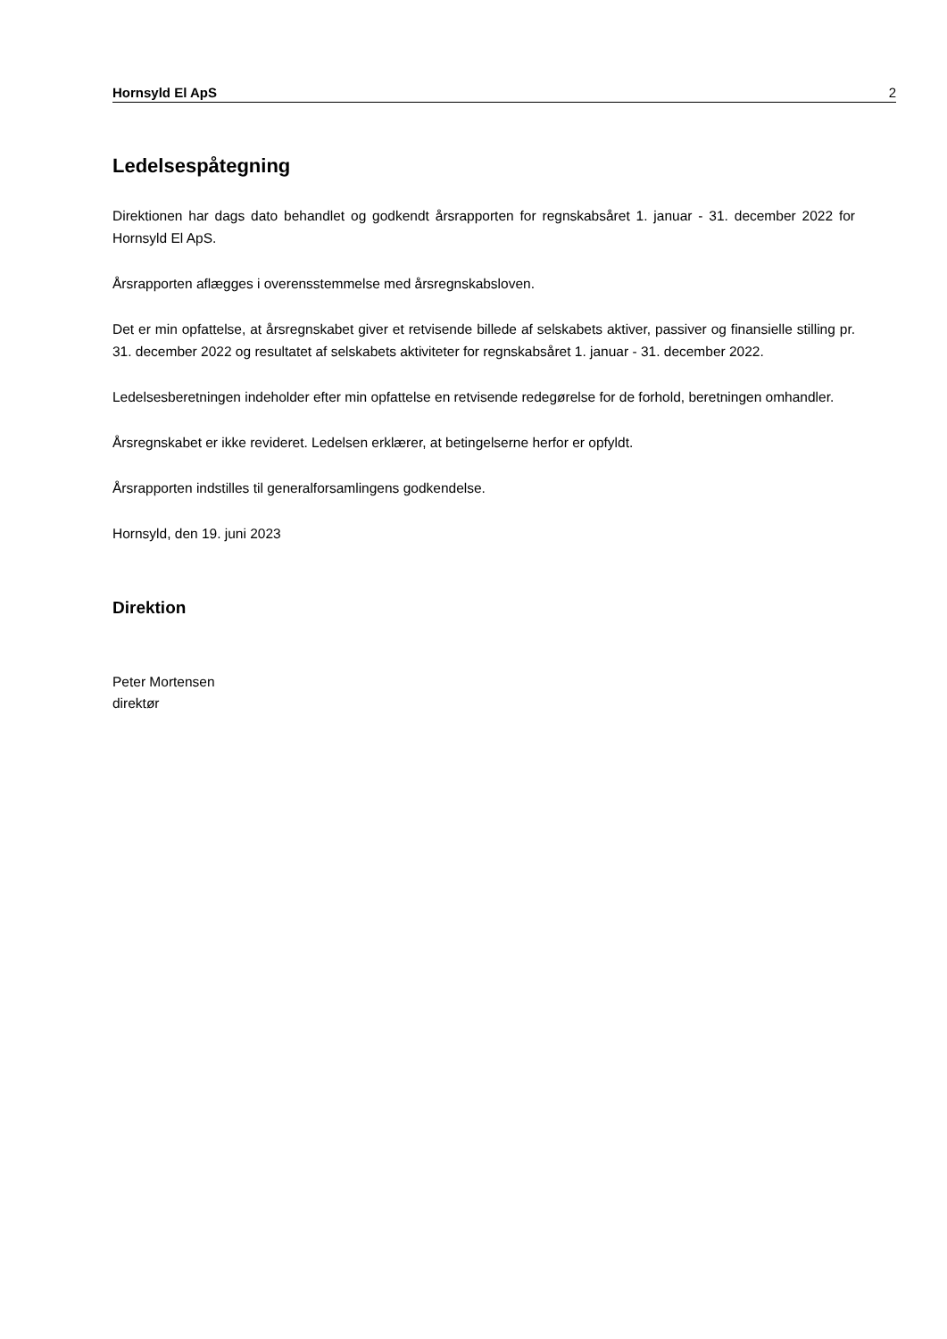Hornsyld El ApS 2
Ledelsespåtegning
Direktionen har dags dato behandlet og godkendt årsrapporten for regnskabsåret 1. januar - 31. december 2022 for Hornsyld El ApS.
Årsrapporten aflægges i overensstemmelse med årsregnskabsloven.
Det er min opfattelse, at årsregnskabet giver et retvisende billede af selskabets aktiver, passiver og finansielle stilling pr. 31. december 2022 og resultatet af selskabets aktiviteter for regnskabsåret 1. januar - 31. december 2022.
Ledelsesberetningen indeholder efter min opfattelse en retvisende redegørelse for de forhold, beretningen omhandler.
Årsregnskabet er ikke revideret. Ledelsen erklærer, at betingelserne herfor er opfyldt.
Årsrapporten indstilles til generalforsamlingens godkendelse.
Hornsyld, den 19. juni 2023
Direktion
Peter Mortensen
direktør